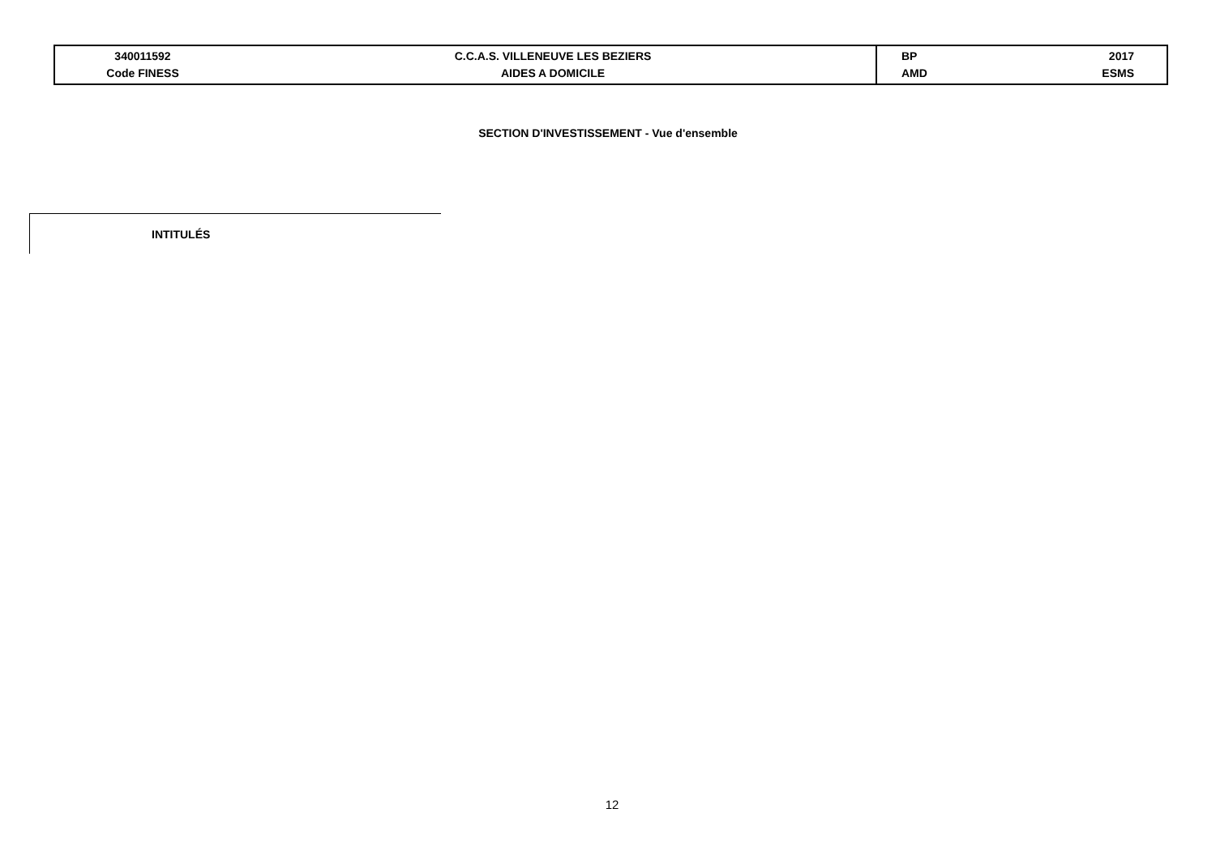| 340011592 Code FINESS | C.C.A.S. VILLENEUVE LES BEZIERS AIDES A DOMICILE | BP AMD | 2017 ESMS |
SECTION D'INVESTISSEMENT - Vue d'ensemble
| INTITULÉS |
| --- |
12